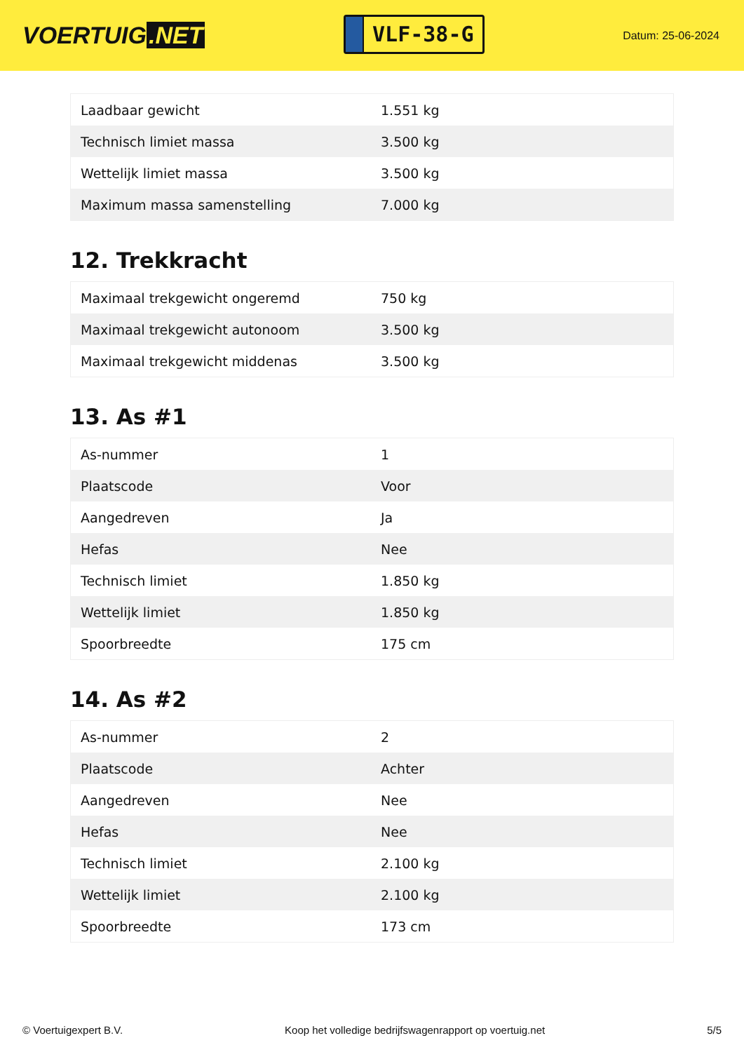VOERTUIG.NET
VLF-38-G
Datum: 25-06-2024
| Laadbaar gewicht | 1.551 kg |
| Technisch limiet massa | 3.500 kg |
| Wettelijk limiet massa | 3.500 kg |
| Maximum massa samenstelling | 7.000 kg |
12. Trekkracht
| Maximaal trekgewicht ongeremd | 750 kg |
| Maximaal trekgewicht autonoom | 3.500 kg |
| Maximaal trekgewicht middenas | 3.500 kg |
13. As #1
| As-nummer | 1 |
| Plaatscode | Voor |
| Aangedreven | Ja |
| Hefas | Nee |
| Technisch limiet | 1.850 kg |
| Wettelijk limiet | 1.850 kg |
| Spoorbreedte | 175 cm |
14. As #2
| As-nummer | 2 |
| Plaatscode | Achter |
| Aangedreven | Nee |
| Hefas | Nee |
| Technisch limiet | 2.100 kg |
| Wettelijk limiet | 2.100 kg |
| Spoorbreedte | 173 cm |
© Voertuigexpert B.V. Koop het volledige bedrijfswagenrapport op voertuig.net 5/5